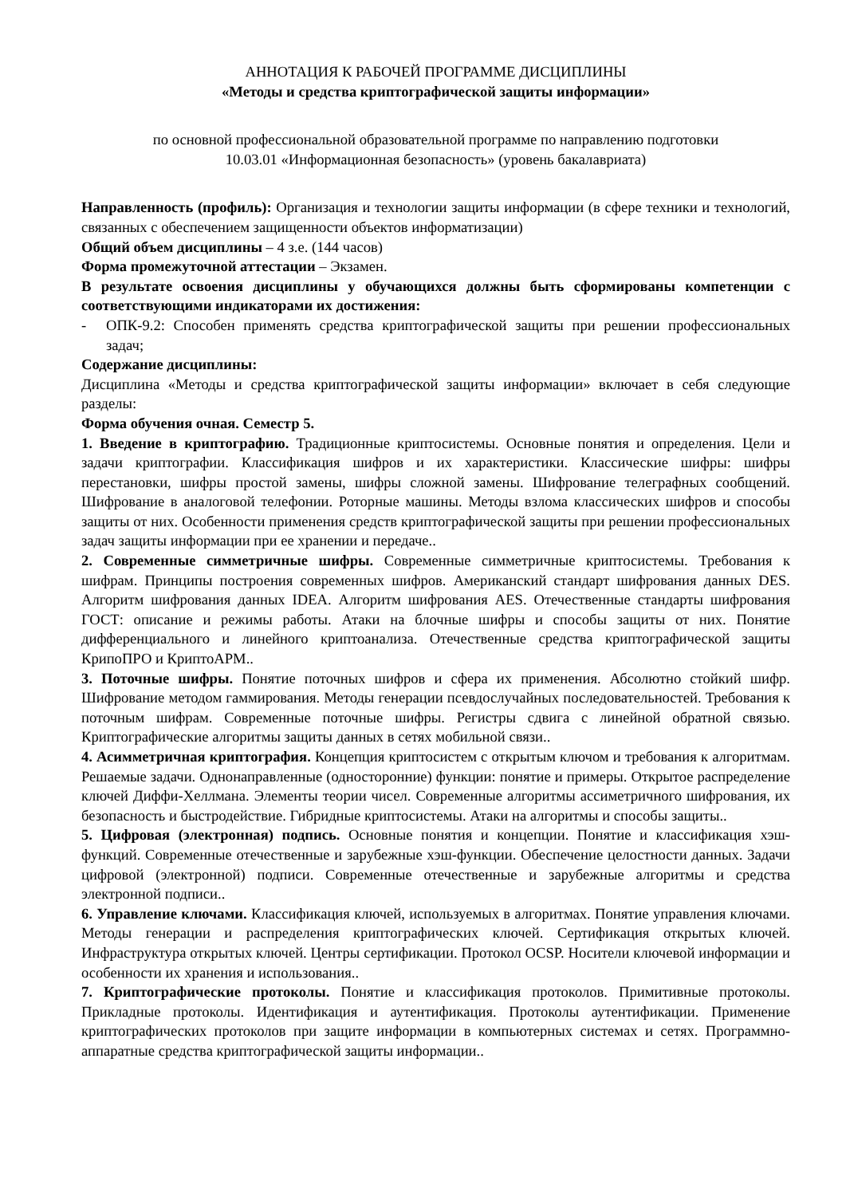АННОТАЦИЯ К РАБОЧЕЙ ПРОГРАММЕ ДИСЦИПЛИНЫ
«Методы и средства криптографической защиты информации»
по основной профессиональной образовательной программе по направлению подготовки
10.03.01 «Информационная безопасность» (уровень бакалавриата)
Направленность (профиль): Организация и технологии защиты информации (в сфере техники и технологий, связанных с обеспечением защищенности объектов информатизации)
Общий объем дисциплины – 4 з.е. (144 часов)
Форма промежуточной аттестации – Экзамен.
В результате освоения дисциплины у обучающихся должны быть сформированы компетенции с соответствующими индикаторами их достижения:
- ОПК-9.2: Способен применять средства криптографической защиты при решении профессиональных задач;
Содержание дисциплины:
Дисциплина «Методы и средства криптографической защиты информации» включает в себя следующие разделы:
Форма обучения очная. Семестр 5.
1. Введение в криптографию. Традиционные криптосистемы. Основные понятия и определения. Цели и задачи криптографии. Классификация шифров и их характеристики. Классические шифры: шифры перестановки, шифры простой замены, шифры сложной замены. Шифрование телеграфных сообщений. Шифрование в аналоговой телефонии. Роторные машины. Методы взлома классических шифров и способы защиты от них. Особенности применения средств криптографической защиты при решении профессиональных задач защиты информации при ее хранении и передаче..
2. Современные симметричные шифры. Современные симметричные криптосистемы. Требования к шифрам. Принципы построения современных шифров. Американский стандарт шифрования данных DES. Алгоритм шифрования данных IDEA. Алгоритм шифрования AES. Отечественные стандарты шифрования ГОСТ: описание и режимы работы. Атаки на блочные шифры и способы защиты от них. Понятие дифференциального и линейного криптоанализа. Отечественные средства криптографической защиты КрипоПРО и КриптоАРМ..
3. Поточные шифры. Понятие поточных шифров и сфера их применения. Абсолютно стойкий шифр. Шифрование методом гаммирования. Методы генерации псевдослучайных последовательностей. Требования к поточным шифрам. Современные поточные шифры. Регистры сдвига с линейной обратной связью. Криптографические алгоритмы защиты данных в сетях мобильной связи..
4. Асимметричная криптография. Концепция криптосистем с открытым ключом и требования к алгоритмам. Решаемые задачи. Однонаправленные (односторонние) функции: понятие и примеры. Открытое распределение ключей Диффи-Хеллмана. Элементы теории чисел. Современные алгоритмы ассиметричного шифрования, их безопасность и быстродействие. Гибридные криптосистемы. Атаки на алгоритмы и способы защиты..
5. Цифровая (электронная) подпись. Основные понятия и концепции. Понятие и классификация хэш-функций. Современные отечественные и зарубежные хэш-функции. Обеспечение целостности данных. Задачи цифровой (электронной) подписи. Современные отечественные и зарубежные алгоритмы и средства электронной подписи..
6. Управление ключами. Классификация ключей, используемых в алгоритмах. Понятие управления ключами. Методы генерации и распределения криптографических ключей. Сертификация открытых ключей. Инфраструктура открытых ключей. Центры сертификации. Протокол OCSP. Носители ключевой информации и особенности их хранения и использования..
7. Криптографические протоколы. Понятие и классификация протоколов. Примитивные протоколы. Прикладные протоколы. Идентификация и аутентификация. Протоколы аутентификации. Применение криптографических протоколов при защите информации в компьютерных системах и сетях. Программно-аппаратные средства криптографической защиты информации..